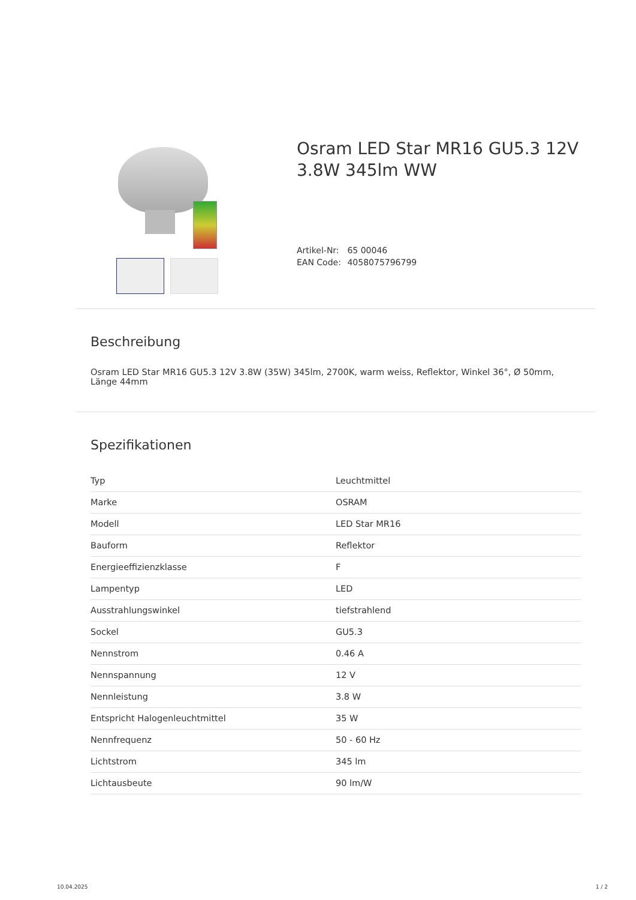Osram LED Star MR16 GU5.3 12V 3.8W 345lm WW
Artikel-Nr: 65 00046
EAN Code: 4058075796799
Beschreibung
Osram LED Star MR16 GU5.3 12V 3.8W (35W) 345lm, 2700K, warm weiss, Reflektor, Winkel 36°, Ø 50mm, Länge 44mm
Spezifikationen
| Typ | Leuchtmittel |
| Marke | OSRAM |
| Modell | LED Star MR16 |
| Bauform | Reflektor |
| Energieeffizienzklasse | F |
| Lampentyp | LED |
| Ausstrahlungswinkel | tiefstrahlend |
| Sockel | GU5.3 |
| Nennstrom | 0.46 A |
| Nennspannung | 12 V |
| Nennleistung | 3.8 W |
| Entspricht Halogenleuchtmittel | 35 W |
| Nennfrequenz | 50 - 60 Hz |
| Lichtstrom | 345 lm |
| Lichtausbeute | 90 lm/W |
10.04.2025 1 / 2